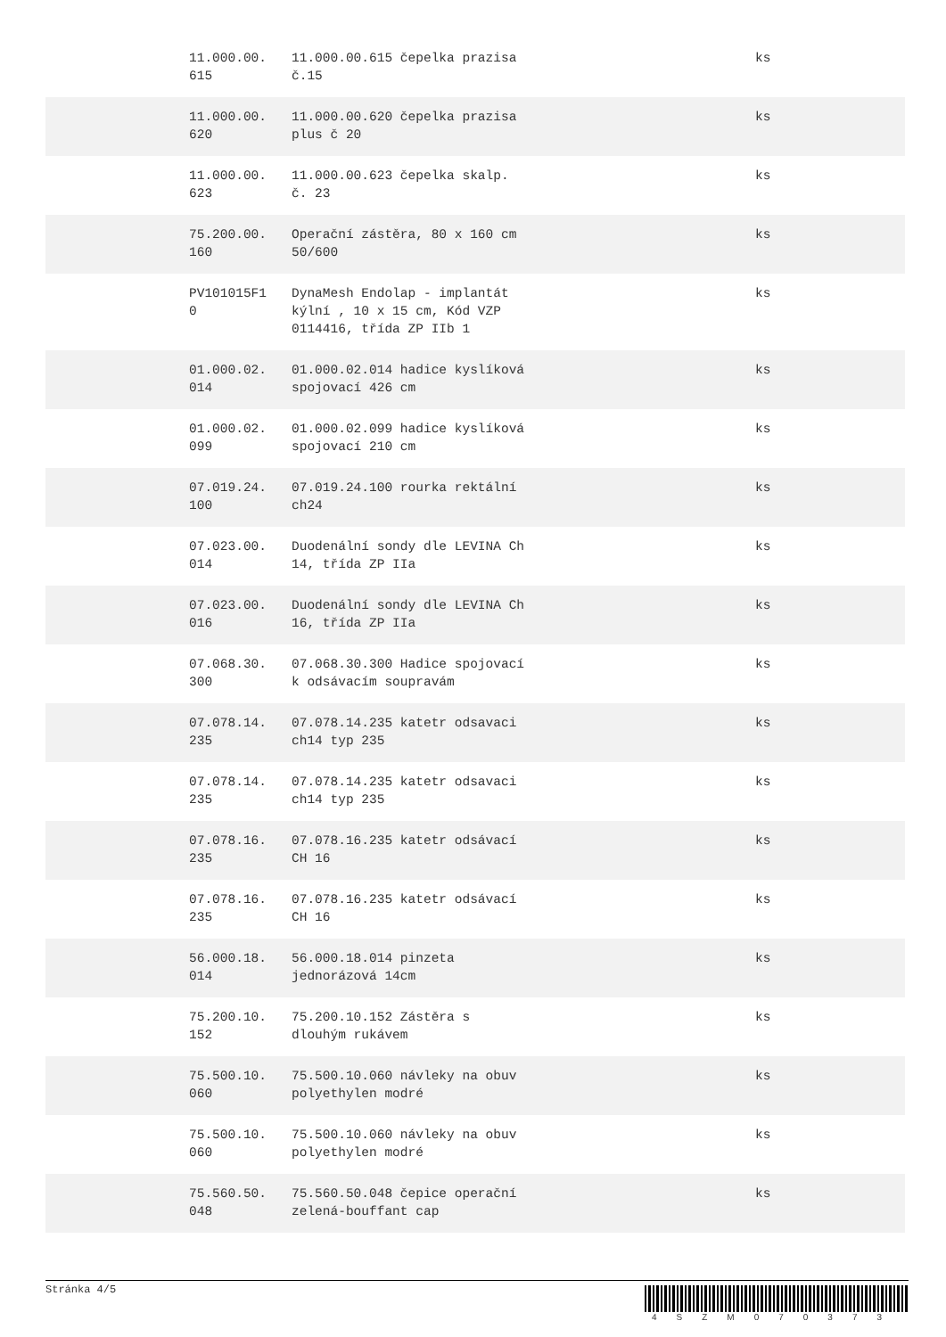| | 11.000.00. 615 | 11.000.00.615 čepelka prazisa č.15 | ks |
| | 11.000.00. 620 | 11.000.00.620 čepelka prazisa plus č 20 | ks |
| | 11.000.00. 623 | 11.000.00.623 čepelka skalp. č. 23 | ks |
| | 75.200.00. 160 | Operační zástěra, 80 x 160 cm 50/600 | ks |
| | PV101015F1 0 | DynaMesh Endolap - implantát kýlní , 10 x 15 cm, Kód VZP 0114416, třída ZP IIb 1 | ks |
| | 01.000.02. 014 | 01.000.02.014 hadice kyslíková spojovací 426 cm | ks |
| | 01.000.02. 099 | 01.000.02.099 hadice kyslíková spojovací 210 cm | ks |
| | 07.019.24. 100 | 07.019.24.100 rourka rektální ch24 | ks |
| | 07.023.00. 014 | Duodenální sondy dle LEVINA Ch 14, třída ZP IIa | ks |
| | 07.023.00. 016 | Duodenální sondy dle LEVINA Ch 16, třída ZP IIa | ks |
| | 07.068.30. 300 | 07.068.30.300 Hadice spojovací k odsávacím soupravám | ks |
| | 07.078.14. 235 | 07.078.14.235 katetr odsavaci ch14 typ 235 | ks |
| | 07.078.14. 235 | 07.078.14.235 katetr odsavaci ch14 typ 235 | ks |
| | 07.078.16. 235 | 07.078.16.235 katetr odsávací CH 16 | ks |
| | 07.078.16. 235 | 07.078.16.235 katetr odsávací CH 16 | ks |
| | 56.000.18. 014 | 56.000.18.014 pinzeta jednorázová 14cm | ks |
| | 75.200.10. 152 | 75.200.10.152 Zástěra s dlouhým rukávem | ks |
| | 75.500.10. 060 | 75.500.10.060 návleky na obuv polyethylen modré | ks |
| | 75.500.10. 060 | 75.500.10.060 návleky na obuv polyethylen modré | ks |
| | 75.560.50. 048 | 75.560.50.048 čepice operační zelená-bouffant cap | ks |
Stránka 4/5
4SZM070373